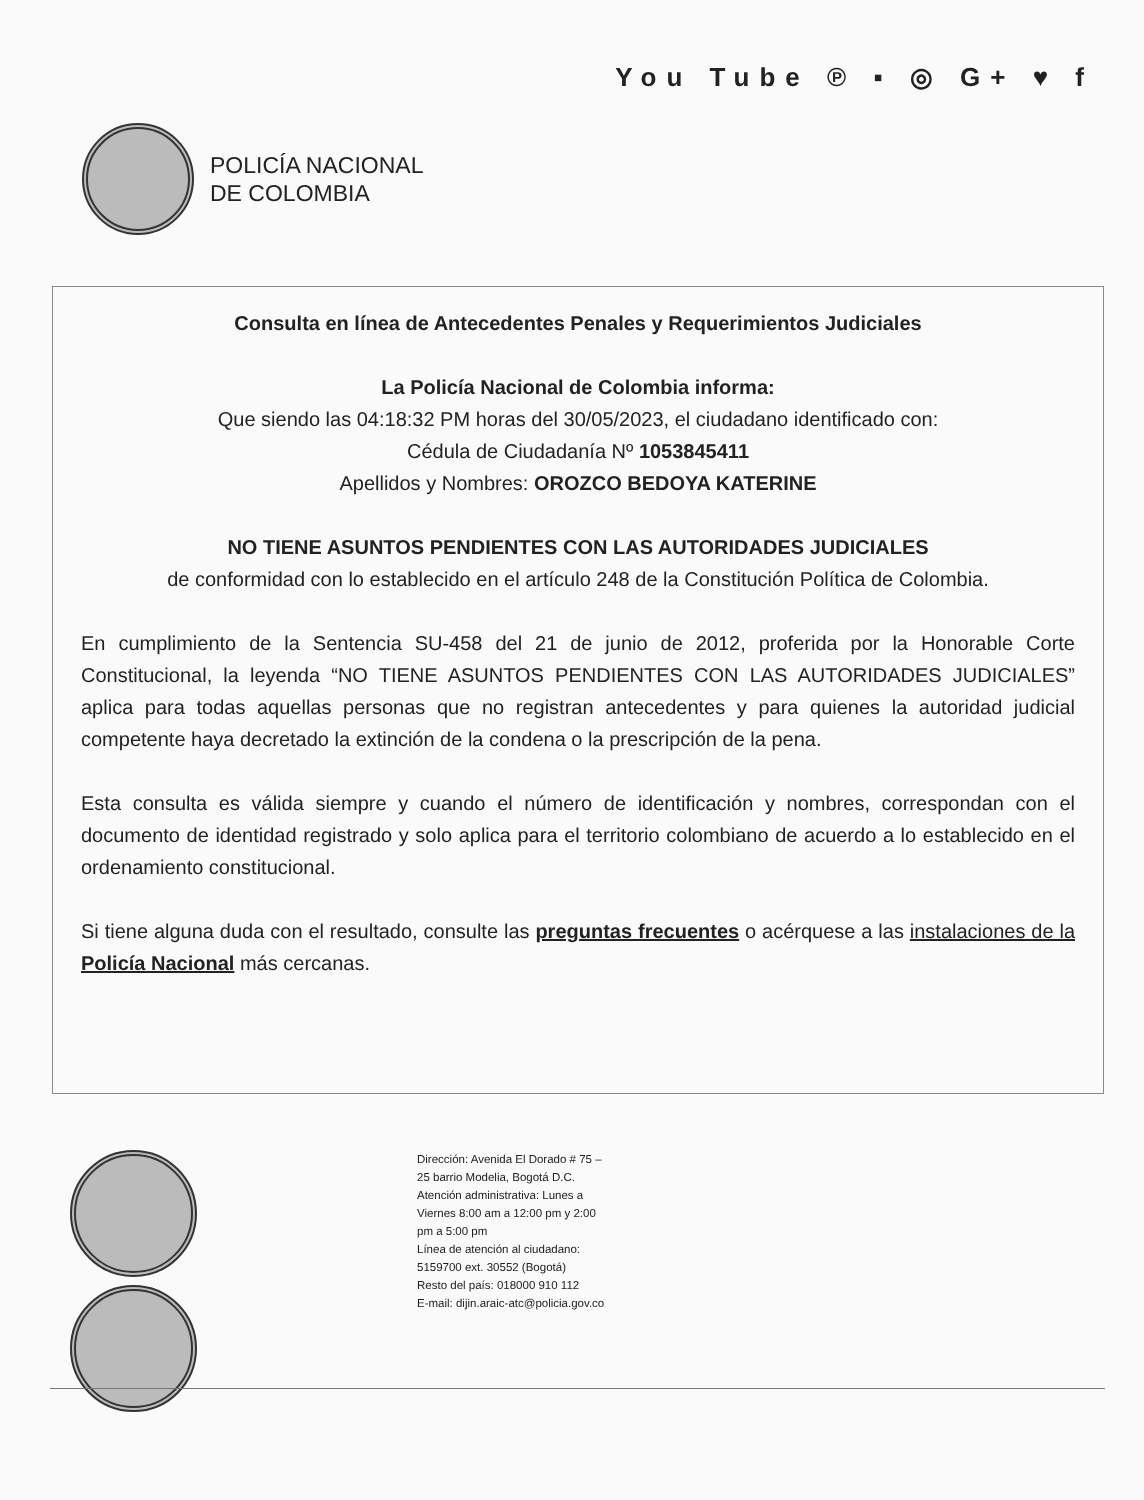You Tube ℗ ▪ ◎ G+ ♥ f
POLICÍA NACIONAL
DE COLOMBIA
Consulta en línea de Antecedentes Penales y Requerimientos Judiciales
La Policía Nacional de Colombia informa:
Que siendo las 04:18:32 PM horas del 30/05/2023, el ciudadano identificado con:
Cédula de Ciudadanía Nº 1053845411
Apellidos y Nombres: OROZCO BEDOYA KATERINE
NO TIENE ASUNTOS PENDIENTES CON LAS AUTORIDADES JUDICIALES
de conformidad con lo establecido en el artículo 248 de la Constitución Política de Colombia.
En cumplimiento de la Sentencia SU-458 del 21 de junio de 2012, proferida por la Honorable Corte Constitucional, la leyenda “NO TIENE ASUNTOS PENDIENTES CON LAS AUTORIDADES JUDICIALES” aplica para todas aquellas personas que no registran antecedentes y para quienes la autoridad judicial competente haya decretado la extinción de la condena o la prescripción de la pena.
Esta consulta es válida siempre y cuando el número de identificación y nombres, correspondan con el documento de identidad registrado y solo aplica para el territorio colombiano de acuerdo a lo establecido en el ordenamiento constitucional.
Si tiene alguna duda con el resultado, consulte las preguntas frecuentes o acérquese a las instalaciones de la Policía Nacional más cercanas.
Dirección: Avenida El Dorado # 75 – 25 barrio Modelia, Bogotá D.C.
Atención administrativa: Lunes a Viernes 8:00 am a 12:00 pm y 2:00 pm a 5:00 pm
Línea de atención al ciudadano: 5159700 ext. 30552 (Bogotá)
Resto del país: 018000 910 112
E-mail: dijin.araic-atc@policia.gov.co